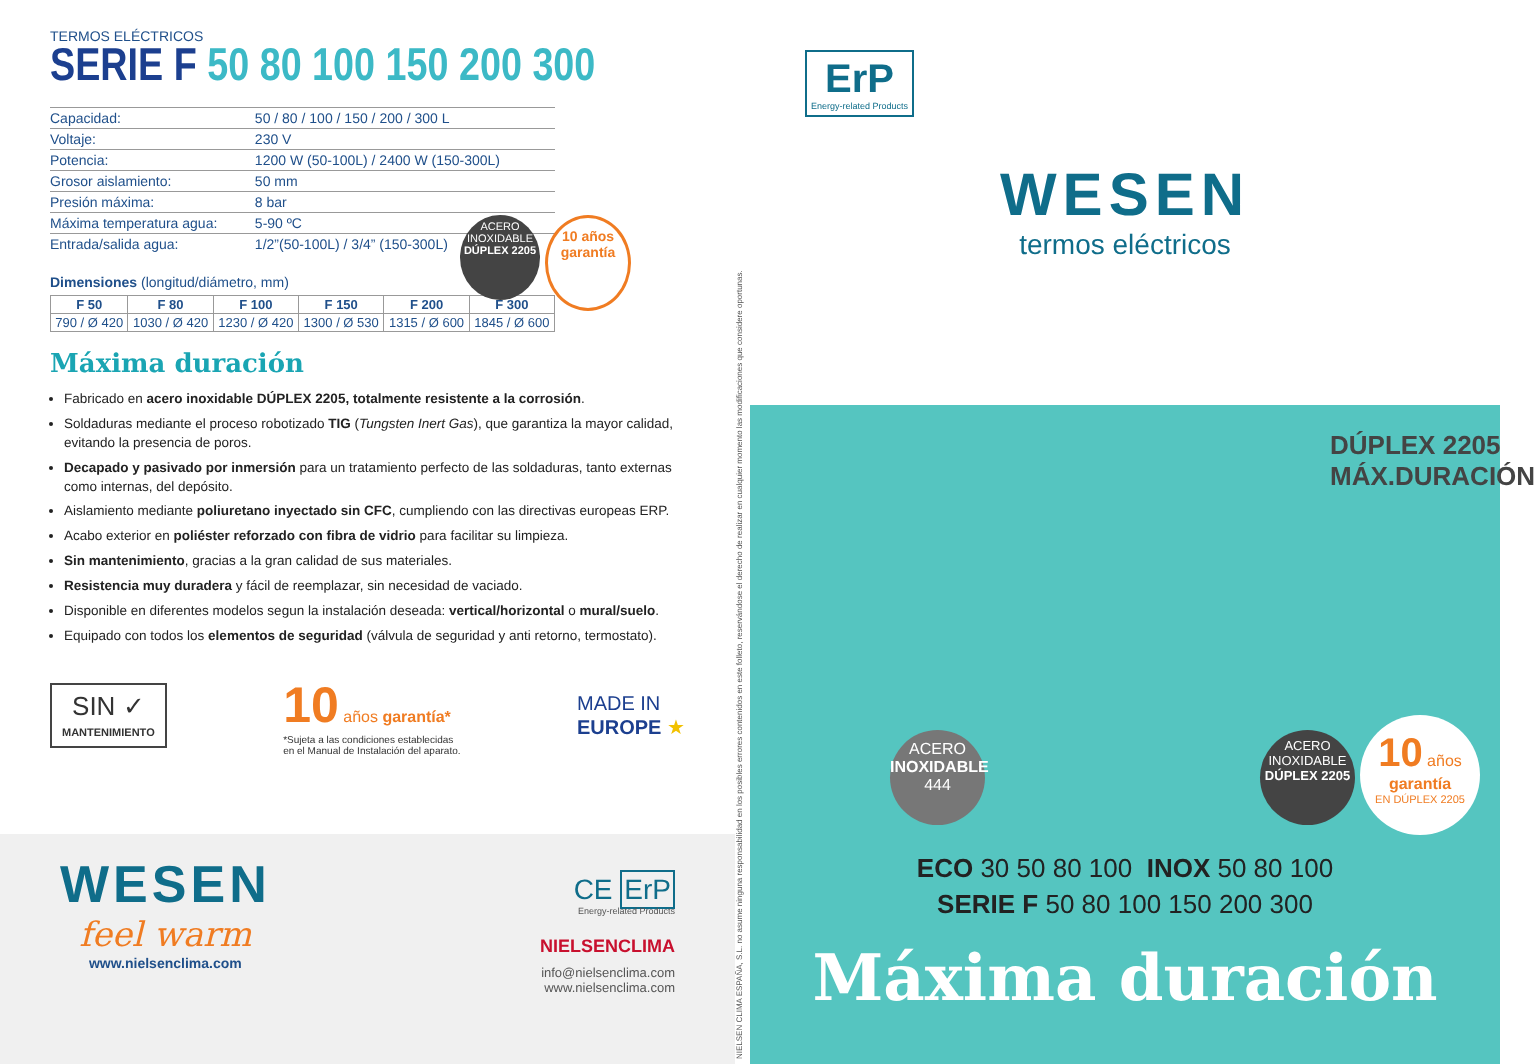TERMOS ELÉCTRICOS
SERIE F 50 80 100 150 200 300
| Capacidad: | 50 / 80 / 100 / 150 / 200 / 300 L |
| Voltaje: | 230 V |
| Potencia: | 1200 W (50-100L) / 2400 W (150-300L) |
| Grosor aislamiento: | 50 mm |
| Presión máxima: | 8 bar |
| Máxima temperatura agua: | 5-90 ºC |
| Entrada/salida agua: | 1/2”(50-100L) / 3/4” (150-300L) |
ACERO INOXIDABLE DÚPLEX 2205
10 años garantía
Dimensiones (longitud/diámetro, mm)
| F 50 | F 80 | F 100 | F 150 | F 200 | F 300 |
| --- | --- | --- | --- | --- | --- |
| 790 / Ø 420 | 1030 / Ø 420 | 1230 / Ø 420 | 1300 / Ø 530 | 1315 / Ø 600 | 1845 / Ø 600 |
Máxima duración
Fabricado en acero inoxidable DÚPLEX 2205, totalmente resistente a la corrosión.
Soldaduras mediante el proceso robotizado TIG (Tungsten Inert Gas), que garantiza la mayor calidad, evitando la presencia de poros.
Decapado y pasivado por inmersión para un tratamiento perfecto de las soldaduras, tanto externas como internas, del depósito.
Aislamiento mediante poliuretano inyectado sin CFC, cumpliendo con las directivas europeas ERP.
Acabo exterior en poliéster reforzado con fibra de vidrio para facilitar su limpieza.
Sin mantenimiento, gracias a la gran calidad de sus materiales.
Resistencia muy duradera y fácil de reemplazar, sin necesidad de vaciado.
Disponible en diferentes modelos segun la instalación deseada: vertical/horizontal o mural/suelo.
Equipado con todos los elementos de seguridad (válvula de seguridad y anti retorno, termostato).
SIN ✓
MANTENIMIENTO
10 años garantía*
*Sujeta a las condiciones establecidas
en el Manual de Instalación del aparato.
MADE IN
EUROPE ★
WESEN
feel warm
www.nielsenclima.com
CE ErP
Energy-related Products
NIELSENCLIMA
info@nielsenclima.com
www.nielsenclima.com
NIELSEN CLIMA ESPAÑA, S.L. no asume ninguna responsabilidad en los posibles errores contenidos en este folleto, reservándose el derecho de realizar en cualquier momento las modificaciones que considere oportunas.
ErP
Energy-related Products
WESEN
termos eléctricos
DÚPLEX 2205
MÁX.DURACIÓN
ACERO INOXIDABLE 444
ACERO INOXIDABLE DÚPLEX 2205
10 años
garantía
EN DÚPLEX 2205
ECO 30 50 80 100 INOX 50 80 100
SERIE F 50 80 100 150 200 300
Máxima duración